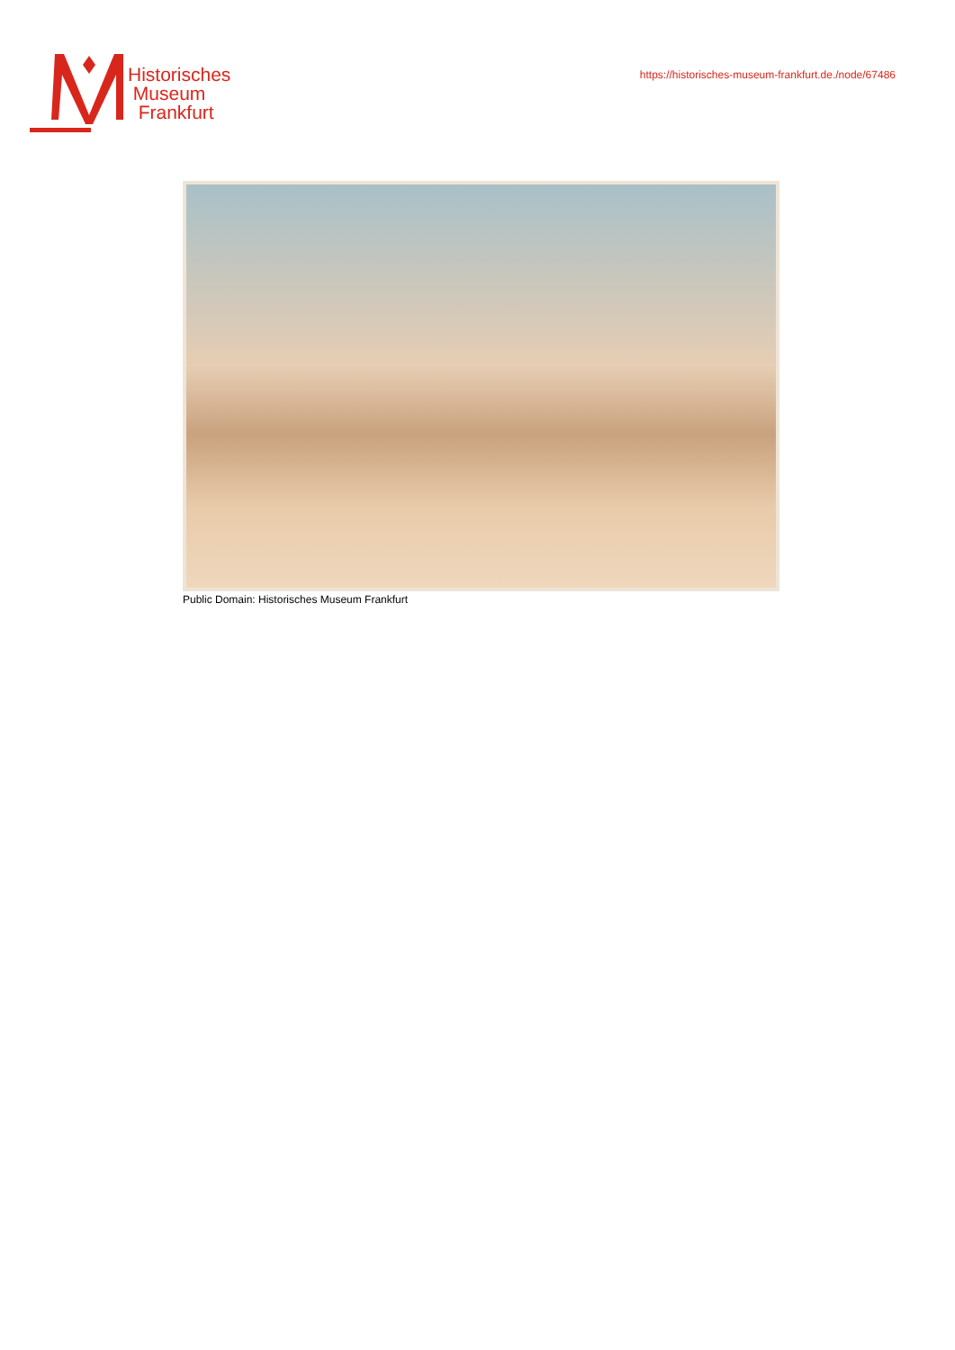Historisches
Museum
Frankfurt
https://historisches-museum-frankfurt.de./node/67486
Public Domain: Historisches Museum Frankfurt